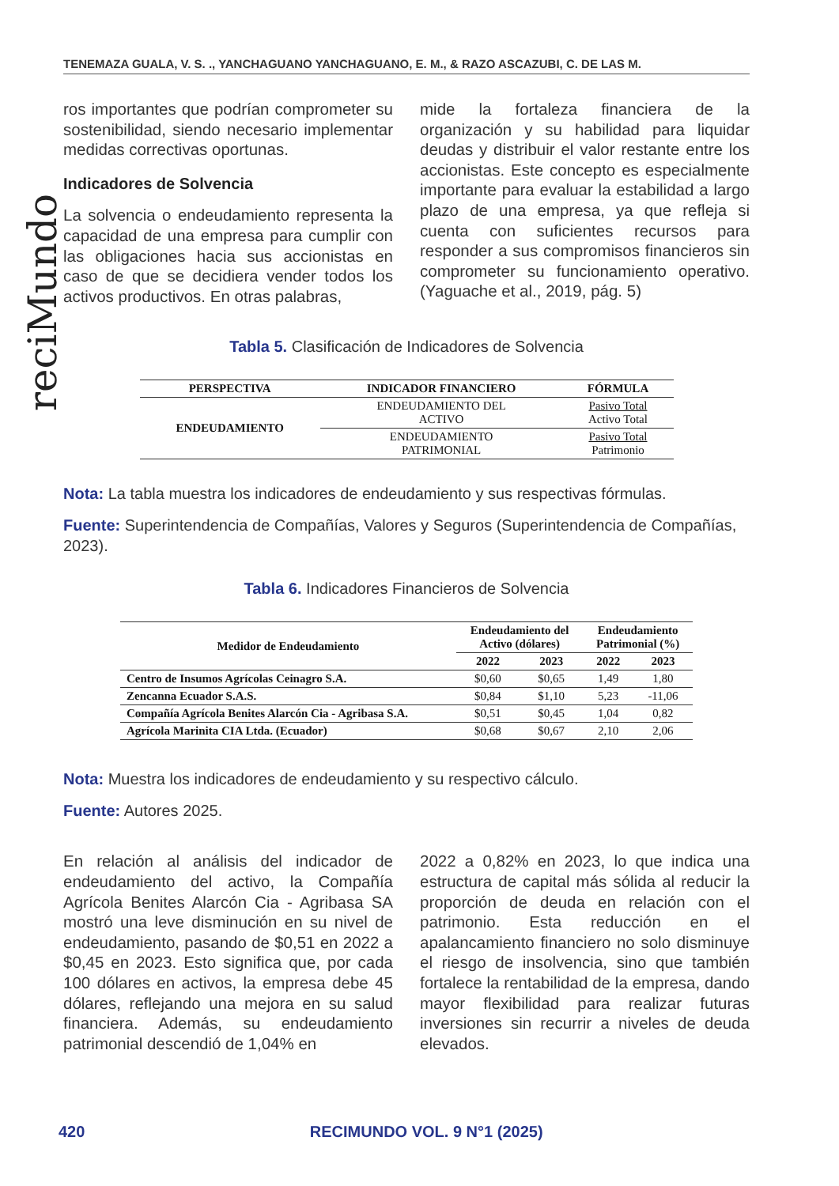TENEMAZA GUALA, V. S. ., YANCHAGUANO YANCHAGUANO, E. M., & RAZO ASCAZUBI, C. DE LAS M.
reciMundo
ros importantes que podrían comprometer su sostenibilidad, siendo necesario implementar medidas correctivas oportunas.
Indicadores de Solvencia
La solvencia o endeudamiento representa la capacidad de una empresa para cumplir con las obligaciones hacia sus accionistas en caso de que se decidiera vender todos los activos productivos. En otras palabras,
mide la fortaleza financiera de la organización y su habilidad para liquidar deudas y distribuir el valor restante entre los accionistas. Este concepto es especialmente importante para evaluar la estabilidad a largo plazo de una empresa, ya que refleja si cuenta con suficientes recursos para responder a sus compromisos financieros sin comprometer su funcionamiento operativo. (Yaguache et al., 2019, pág. 5)
Tabla 5. Clasificación de Indicadores de Solvencia
| PERSPECTIVA | INDICADOR FINANCIERO | FÓRMULA |
| --- | --- | --- |
| ENDEUDAMIENTO | ENDEUDAMIENTO DEL ACTIVO | Pasivo Total Activo Total |
| | ENDEUDAMIENTO PATRIMONIAL | Pasivo Total Patrimonio |
Nota: La tabla muestra los indicadores de endeudamiento y sus respectivas fórmulas.
Fuente: Superintendencia de Compañías, Valores y Seguros (Superintendencia de Compañías, 2023).
Tabla 6. Indicadores Financieros de Solvencia
| Medidor de Endeudamiento | Endeudamiento del Activo (dólares) | | Endeudamiento Patrimonial (%) | |
| --- | --- | --- | --- | --- |
| | 2022 | 2023 | 2022 | 2023 |
| Centro de Insumos Agrícolas Ceinagro S.A. | $0,60 | $0,65 | 1,49 | 1,80 |
| Zencanna Ecuador S.A.S. | $0,84 | $1,10 | 5,23 | -11,06 |
| Compañía Agrícola Benites Alarcón Cia - Agribasa S.A. | $0,51 | $0,45 | 1,04 | 0,82 |
| Agrícola Marinita CIA Ltda. (Ecuador) | $0,68 | $0,67 | 2,10 | 2,06 |
Nota: Muestra los indicadores de endeudamiento y su respectivo cálculo.
Fuente: Autores 2025.
En relación al análisis del indicador de endeudamiento del activo, la Compañía Agrícola Benites Alarcón Cia - Agribasa SA mostró una leve disminución en su nivel de endeudamiento, pasando de $0,51 en 2022 a $0,45 en 2023. Esto significa que, por cada 100 dólares en activos, la empresa debe 45 dólares, reflejando una mejora en su salud financiera. Además, su endeudamiento patrimonial descendió de 1,04% en
2022 a 0,82% en 2023, lo que indica una estructura de capital más sólida al reducir la proporción de deuda en relación con el patrimonio. Esta reducción en el apalancamiento financiero no solo disminuye el riesgo de insolvencia, sino que también fortalece la rentabilidad de la empresa, dando mayor flexibilidad para realizar futuras inversiones sin recurrir a niveles de deuda elevados.
420 RECIMUNDO VOL. 9 N°1 (2025)